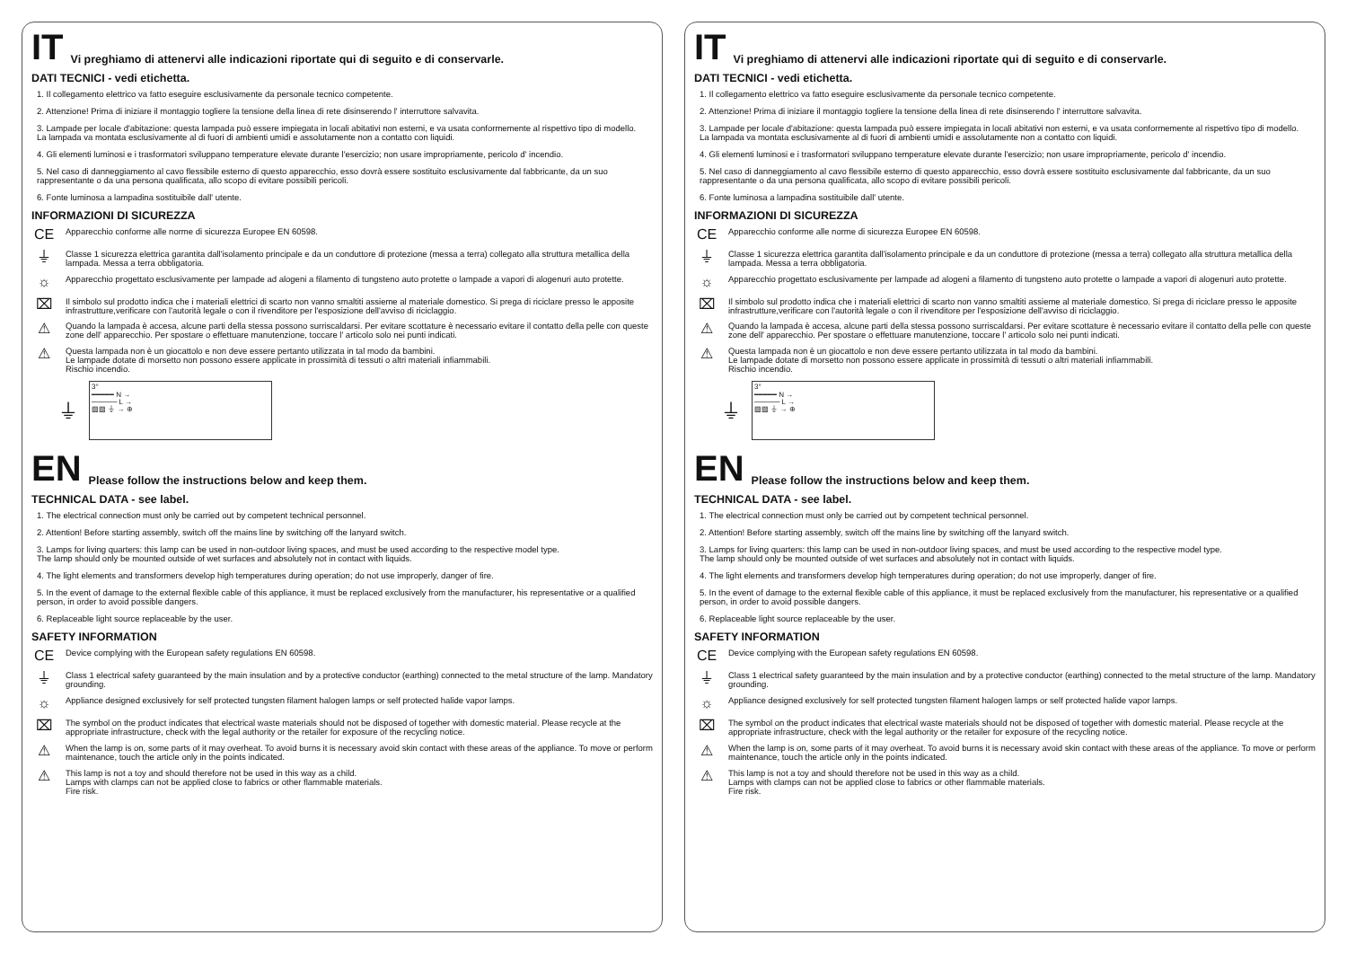IT Vi preghiamo di attenervi alle indicazioni riportate qui di seguito e di conservarle.
DATI TECNICI - vedi etichetta.
1. Il collegamento elettrico va fatto eseguire esclusivamente da personale tecnico competente.
2. Attenzione! Prima di iniziare il montaggio togliere la tensione della linea di rete disinserendo l' interruttore salvavita.
3. Lampade per locale d'abitazione: questa lampada può essere impiegata in locali abitativi non esterni, e va usata conformemente al rispettivo tipo di modello.
La lampada va montata esclusivamente al di fuori di ambienti umidi e assolutamente non a contatto con liquidi.
4. Gli elementi luminosi e i trasformatori sviluppano temperature elevate durante l'esercizio; non usare impropriamente, pericolo d' incendio.
5. Nel caso di danneggiamento al cavo flessibile esterno di questo apparecchio, esso dovrà essere sostituito esclusivamente dal fabbricante, da un suo rappresentante o da una persona qualificata, allo scopo di evitare possibili pericoli.
6. Fonte luminosa a lampadina sostituibile dall' utente.
INFORMAZIONI DI SICUREZZA
CE
Apparecchio conforme alle norme di sicurezza Europee EN 60598.
⏚
Classe 1 sicurezza elettrica garantita dall'isolamento principale e da un conduttore di protezione (messa a terra) collegato alla struttura metallica della lampada. Messa a terra obbligatoria.
☼
Apparecchio progettato esclusivamente per lampade ad alogeni a filamento di tungsteno auto protette o lampade a vapori di alogenuri auto protette.
⌧
Il simbolo sul prodotto indica che i materiali elettrici di scarto non vanno smaltiti assieme al materiale domestico. Si prega di riciclare presso le apposite infrastrutture,verificare con l'autorità legale o con il rivenditore per l'esposizione dell'avviso di riciclaggio.
⚠
Quando la lampada è accesa, alcune parti della stessa possono surriscaldarsi. Per evitare scottature è necessario evitare il contatto della pelle con queste zone dell' apparecchio. Per spostare o effettuare manutenzione, toccare l' articolo solo nei punti indicati.
⚠
Questa lampada non è un giocattolo e non deve essere pertanto utilizzata in tal modo da bambini.
Le lampade dotate di morsetto non possono essere applicate in prossimità di tessuti o altri materiali infiammabili.
Rischio incendio.
⏚
3°
━━━━━ N →
───── L →
▨▨ ⏚ → ⊕
EN Please follow the instructions below and keep them.
TECHNICAL DATA - see label.
1. The electrical connection must only be carried out by competent technical personnel.
2. Attention! Before starting assembly, switch off the mains line by switching off the lanyard switch.
3. Lamps for living quarters: this lamp can be used in non-outdoor living spaces, and must be used according to the respective model type.
The lamp should only be mounted outside of wet surfaces and absolutely not in contact with liquids.
4. The light elements and transformers develop high temperatures during operation; do not use improperly, danger of fire.
5. In the event of damage to the external flexible cable of this appliance, it must be replaced exclusively from the manufacturer, his representative or a qualified person, in order to avoid possible dangers.
6. Replaceable light source replaceable by the user.
SAFETY INFORMATION
CE
Device complying with the European safety regulations EN 60598.
⏚
Class 1 electrical safety guaranteed by the main insulation and by a protective conductor (earthing) connected to the metal structure of the lamp. Mandatory grounding.
☼
Appliance designed exclusively for self protected tungsten filament halogen lamps or self protected halide vapor lamps.
⌧
The symbol on the product indicates that electrical waste materials should not be disposed of together with domestic material. Please recycle at the appropriate infrastructure, check with the legal authority or the retailer for exposure of the recycling notice.
⚠
When the lamp is on, some parts of it may overheat. To avoid burns it is necessary avoid skin contact with these areas of the appliance. To move or perform maintenance, touch the article only in the points indicated.
⚠
This lamp is not a toy and should therefore not be used in this way as a child.
Lamps with clamps can not be applied close to fabrics or other flammable materials.
Fire risk.
IT Vi preghiamo di attenervi alle indicazioni riportate qui di seguito e di conservarle.
DATI TECNICI - vedi etichetta.
1. Il collegamento elettrico va fatto eseguire esclusivamente da personale tecnico competente.
2. Attenzione! Prima di iniziare il montaggio togliere la tensione della linea di rete disinserendo l' interruttore salvavita.
3. Lampade per locale d'abitazione: questa lampada può essere impiegata in locali abitativi non esterni, e va usata conformemente al rispettivo tipo di modello.
La lampada va montata esclusivamente al di fuori di ambienti umidi e assolutamente non a contatto con liquidi.
4. Gli elementi luminosi e i trasformatori sviluppano temperature elevate durante l'esercizio; non usare impropriamente, pericolo d' incendio.
5. Nel caso di danneggiamento al cavo flessibile esterno di questo apparecchio, esso dovrà essere sostituito esclusivamente dal fabbricante, da un suo rappresentante o da una persona qualificata, allo scopo di evitare possibili pericoli.
6. Fonte luminosa a lampadina sostituibile dall' utente.
INFORMAZIONI DI SICUREZZA
CE
Apparecchio conforme alle norme di sicurezza Europee EN 60598.
⏚
Classe 1 sicurezza elettrica garantita dall'isolamento principale e da un conduttore di protezione (messa a terra) collegato alla struttura metallica della lampada. Messa a terra obbligatoria.
☼
Apparecchio progettato esclusivamente per lampade ad alogeni a filamento di tungsteno auto protette o lampade a vapori di alogenuri auto protette.
⌧
Il simbolo sul prodotto indica che i materiali elettrici di scarto non vanno smaltiti assieme al materiale domestico. Si prega di riciclare presso le apposite infrastrutture,verificare con l'autorità legale o con il rivenditore per l'esposizione dell'avviso di riciclaggio.
⚠
Quando la lampada è accesa, alcune parti della stessa possono surriscaldarsi. Per evitare scottature è necessario evitare il contatto della pelle con queste zone dell' apparecchio. Per spostare o effettuare manutenzione, toccare l' articolo solo nei punti indicati.
⚠
Questa lampada non è un giocattolo e non deve essere pertanto utilizzata in tal modo da bambini.
Le lampade dotate di morsetto non possono essere applicate in prossimità di tessuti o altri materiali infiammabili.
Rischio incendio.
⏚
3°
━━━━━ N →
───── L →
▨▨ ⏚ → ⊕
EN Please follow the instructions below and keep them.
TECHNICAL DATA - see label.
1. The electrical connection must only be carried out by competent technical personnel.
2. Attention! Before starting assembly, switch off the mains line by switching off the lanyard switch.
3. Lamps for living quarters: this lamp can be used in non-outdoor living spaces, and must be used according to the respective model type.
The lamp should only be mounted outside of wet surfaces and absolutely not in contact with liquids.
4. The light elements and transformers develop high temperatures during operation; do not use improperly, danger of fire.
5. In the event of damage to the external flexible cable of this appliance, it must be replaced exclusively from the manufacturer, his representative or a qualified person, in order to avoid possible dangers.
6. Replaceable light source replaceable by the user.
SAFETY INFORMATION
CE
Device complying with the European safety regulations EN 60598.
⏚
Class 1 electrical safety guaranteed by the main insulation and by a protective conductor (earthing) connected to the metal structure of the lamp. Mandatory grounding.
☼
Appliance designed exclusively for self protected tungsten filament halogen lamps or self protected halide vapor lamps.
⌧
The symbol on the product indicates that electrical waste materials should not be disposed of together with domestic material. Please recycle at the appropriate infrastructure, check with the legal authority or the retailer for exposure of the recycling notice.
⚠
When the lamp is on, some parts of it may overheat. To avoid burns it is necessary avoid skin contact with these areas of the appliance. To move or perform maintenance, touch the article only in the points indicated.
⚠
This lamp is not a toy and should therefore not be used in this way as a child.
Lamps with clamps can not be applied close to fabrics or other flammable materials.
Fire risk.